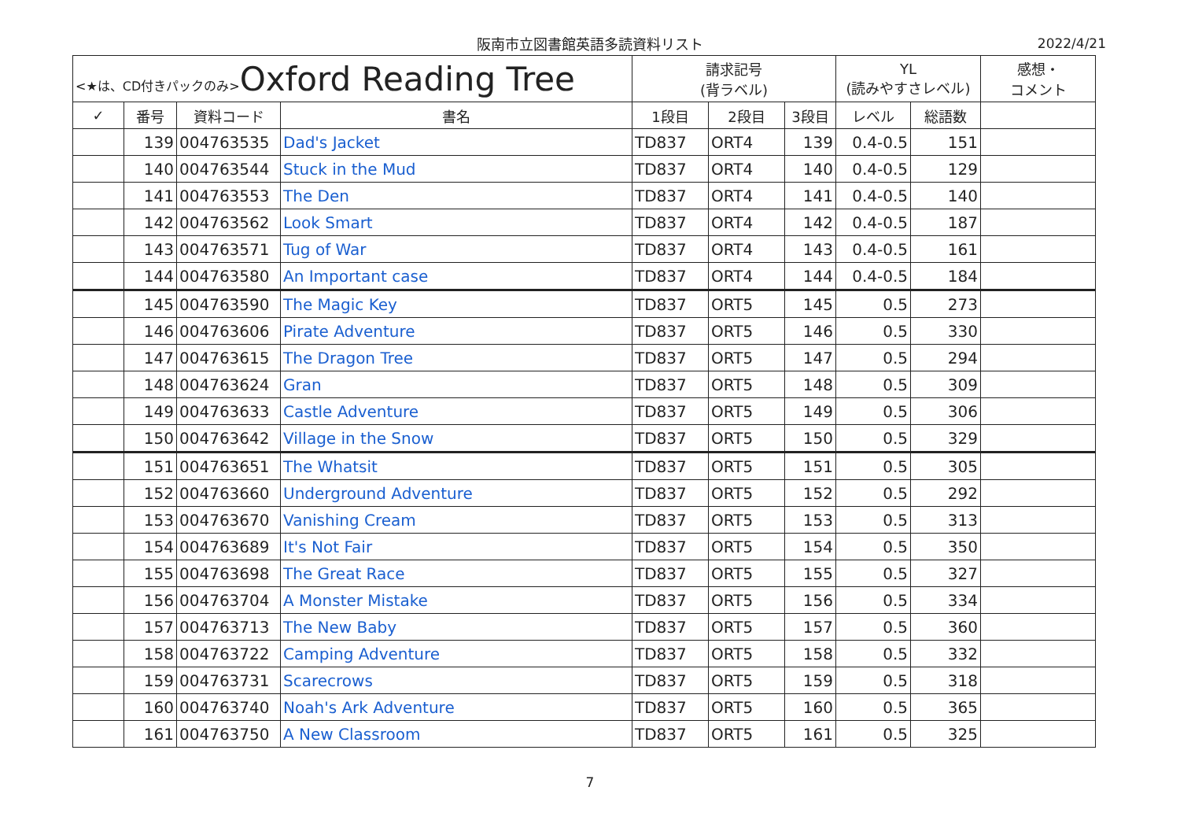阪南市立図書館英語多読資料リスト 2022/4/21
| <★は、CD付きパックのみ> Oxford Reading Tree | | | | 請求記号 (背ラベル) | | | YL (読みやすさレベル) | | 感想・ コメント |
| --- | --- | --- | --- | --- | --- | --- | --- | --- | --- |
| ✓ | 番号 | 資料コード | 書名 | 1段目 | 2段目 | 3段目 | レベル | 総語数 | |
| | 139 | 004763535 | Dad's Jacket | TD837 | ORT4 | 139 | 0.4-0.5 | 151 | |
| | 140 | 004763544 | Stuck in the Mud | TD837 | ORT4 | 140 | 0.4-0.5 | 129 | |
| | 141 | 004763553 | The Den | TD837 | ORT4 | 141 | 0.4-0.5 | 140 | |
| | 142 | 004763562 | Look Smart | TD837 | ORT4 | 142 | 0.4-0.5 | 187 | |
| | 143 | 004763571 | Tug of War | TD837 | ORT4 | 143 | 0.4-0.5 | 161 | |
| | 144 | 004763580 | An Important case | TD837 | ORT4 | 144 | 0.4-0.5 | 184 | |
| | 145 | 004763590 | The Magic Key | TD837 | ORT5 | 145 | 0.5 | 273 | |
| | 146 | 004763606 | Pirate Adventure | TD837 | ORT5 | 146 | 0.5 | 330 | |
| | 147 | 004763615 | The Dragon Tree | TD837 | ORT5 | 147 | 0.5 | 294 | |
| | 148 | 004763624 | Gran | TD837 | ORT5 | 148 | 0.5 | 309 | |
| | 149 | 004763633 | Castle Adventure | TD837 | ORT5 | 149 | 0.5 | 306 | |
| | 150 | 004763642 | Village in the Snow | TD837 | ORT5 | 150 | 0.5 | 329 | |
| | 151 | 004763651 | The Whatsit | TD837 | ORT5 | 151 | 0.5 | 305 | |
| | 152 | 004763660 | Underground Adventure | TD837 | ORT5 | 152 | 0.5 | 292 | |
| | 153 | 004763670 | Vanishing Cream | TD837 | ORT5 | 153 | 0.5 | 313 | |
| | 154 | 004763689 | It's Not Fair | TD837 | ORT5 | 154 | 0.5 | 350 | |
| | 155 | 004763698 | The Great Race | TD837 | ORT5 | 155 | 0.5 | 327 | |
| | 156 | 004763704 | A Monster Mistake | TD837 | ORT5 | 156 | 0.5 | 334 | |
| | 157 | 004763713 | The New Baby | TD837 | ORT5 | 157 | 0.5 | 360 | |
| | 158 | 004763722 | Camping Adventure | TD837 | ORT5 | 158 | 0.5 | 332 | |
| | 159 | 004763731 | Scarecrows | TD837 | ORT5 | 159 | 0.5 | 318 | |
| | 160 | 004763740 | Noah's Ark Adventure | TD837 | ORT5 | 160 | 0.5 | 365 | |
| | 161 | 004763750 | A New Classroom | TD837 | ORT5 | 161 | 0.5 | 325 | |
7